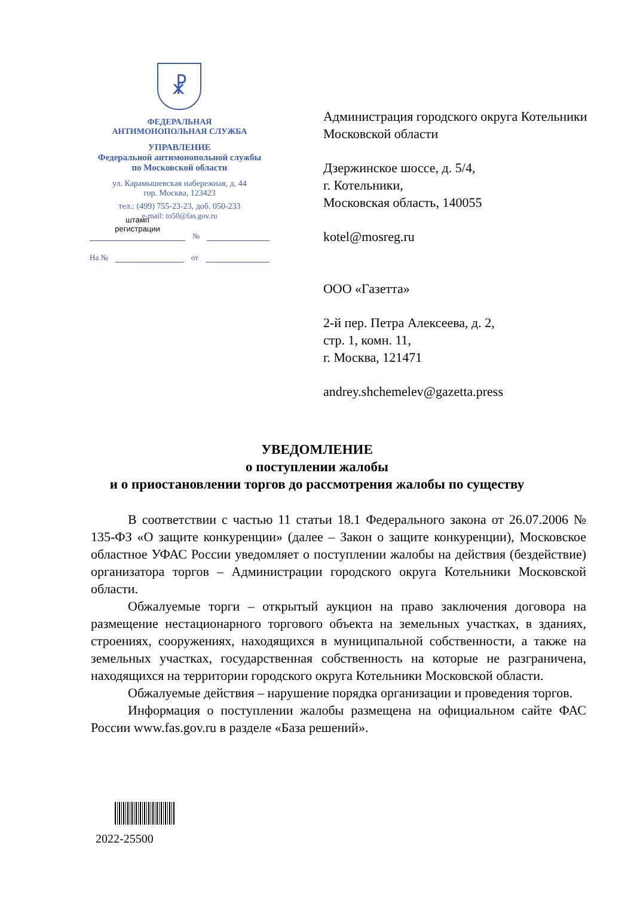☧
ФЕДЕРАЛЬНАЯ
АНТИМОНОПОЛЬНАЯ СЛУЖБА
УПРАВЛЕНИЕ
Федеральной антимонопольной службы
по Московской области
ул. Карамышевская набережная, д. 44
гор. Москва, 123423
тел.: (499) 755-23-23, доб. 050-233
e-mail: to50@fas.gov.ru
штамп
регистрации
№
На №
от
Администрация городского округа Котельники Московской области
Дзержинское шоссе, д. 5/4,
г. Котельники,
Московская область, 140055
kotel@mosreg.ru
ООО «Газетта»
2-й пер. Петра Алексеева, д. 2,
стр. 1, комн. 11,
г. Москва, 121471
andrey.shchemelev@gazetta.press
УВЕДОМЛЕНИЕ
о поступлении жалобы
и о приостановлении торгов до рассмотрения жалобы по существу
В соответствии с частью 11 статьи 18.1 Федерального закона от 26.07.2006 № 135-ФЗ «О защите конкуренции» (далее – Закон о защите конкуренции), Московское областное УФАС России уведомляет о поступлении жалобы на действия (бездействие) организатора торгов – Администрации городского округа Котельники Московской области.
Обжалуемые торги – открытый аукцион на право заключения договора на размещение нестационарного торгового объекта на земельных участках, в зданиях, строениях, сооружениях, находящихся в муниципальной собственности, а также на земельных участках, государственная собственность на которые не разграничена, находящихся на территории городского округа Котельники Московской области.
Обжалуемые действия – нарушение порядка организации и проведения торгов.
Информация о поступлении жалобы размещена на официальном сайте ФАС России www.fas.gov.ru в разделе «База решений».
2022-25500